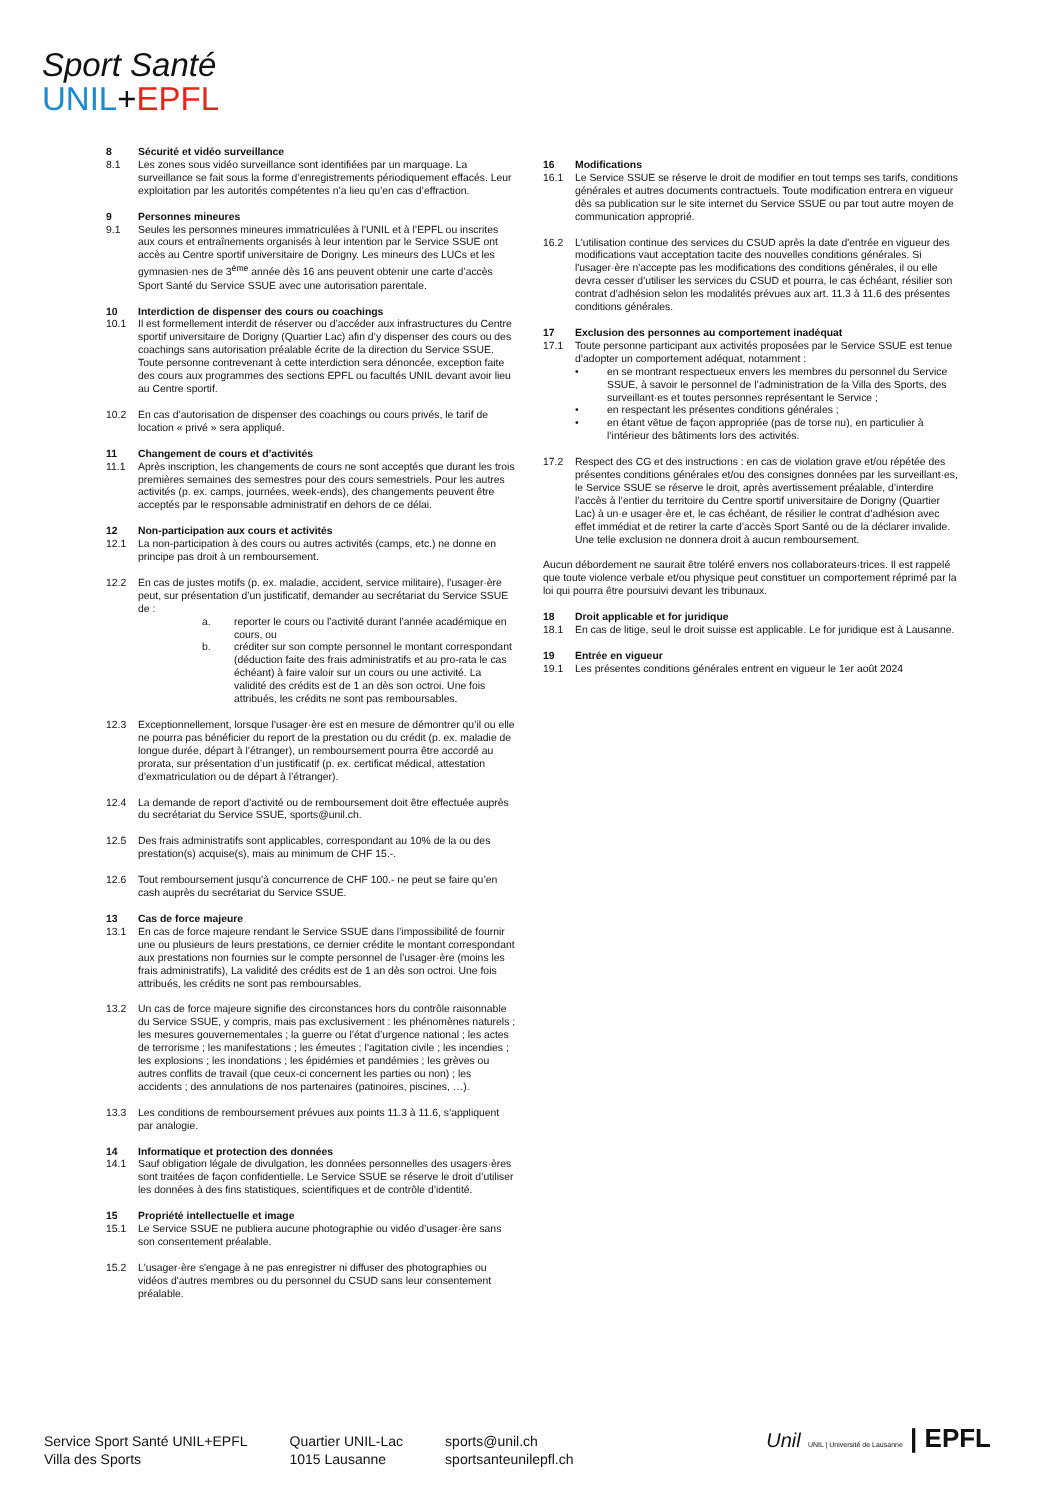Sport Santé
UNIL+EPFL
8 Sécurité et vidéo surveillance
8.1 Les zones sous vidéo surveillance sont identifiées par un marquage. La surveillance se fait sous la forme d’enregistrements périodiquement effacés. Leur exploitation par les autorités compétentes n’a lieu qu’en cas d’effraction.
9 Personnes mineures
9.1 Seules les personnes mineures immatriculées à l’UNIL et à l’EPFL ou inscrites aux cours et entraînements organisés à leur intention par le Service SSUE ont accès au Centre sportif universitaire de Dorigny. Les mineurs des LUCs et les gymnasien·nes de 3<sup>ème</sup> année dès 16 ans peuvent obtenir une carte d’accès Sport Santé du Service SSUE avec une autorisation parentale.
10 Interdiction de dispenser des cours ou coachings
10.1 Il est formellement interdit de réserver ou d’accéder aux infrastructures du Centre sportif universitaire de Dorigny (Quartier Lac) afin d’y dispenser des cours ou des coachings sans autorisation préalable écrite de la direction du Service SSUE. Toute personne contrevenant à cette interdiction sera dénoncée, exception faite des cours aux programmes des sections EPFL ou facultés UNIL devant avoir lieu au Centre sportif.
10.2 En cas d’autorisation de dispenser des coachings ou cours privés, le tarif de location « privé » sera appliqué.
11 Changement de cours et d’activités
11.1 Après inscription, les changements de cours ne sont acceptés que durant les trois premières semaines des semestres pour des cours semestriels. Pour les autres activités (p. ex. camps, journées, week-ends), des changements peuvent être acceptés par le responsable administratif en dehors de ce délai.
12 Non-participation aux cours et activités
12.1 La non-participation à des cours ou autres activités (camps, etc.) ne donne en principe pas droit à un remboursement.
12.2 En cas de justes motifs (p. ex. maladie, accident, service militaire), l’usager·ère peut, sur présentation d’un justificatif, demander au secrétariat du Service SSUE de :
a. reporter le cours ou l’activité durant l’année académique en cours, ou
b. créditer sur son compte personnel le montant correspondant (déduction faite des frais administratifs et au pro-rata le cas échéant) à faire valoir sur un cours ou une activité. La validité des crédits est de 1 an dès son octroi. Une fois attribués, les crédits ne sont pas remboursables.
12.3 Exceptionnellement, lorsque l’usager·ère est en mesure de démontrer qu’il ou elle ne pourra pas bénéficier du report de la prestation ou du crédit (p. ex. maladie de longue durée, départ à l’étranger), un remboursement pourra être accordé au prorata, sur présentation d’un justificatif (p. ex. certificat médical, attestation d’exmatriculation ou de départ à l’étranger).
12.4 La demande de report d’activité ou de remboursement doit être effectuée auprès du secrétariat du Service SSUE, sports@unil.ch.
12.5 Des frais administratifs sont applicables, correspondant au 10% de la ou des prestation(s) acquise(s), mais au minimum de CHF 15.-.
12.6 Tout remboursement jusqu’à concurrence de CHF 100.- ne peut se faire qu’en cash auprès du secrétariat du Service SSUE.
13 Cas de force majeure
13.1 En cas de force majeure rendant le Service SSUE dans l’impossibilité de fournir une ou plusieurs de leurs prestations, ce dernier crédite le montant correspondant aux prestations non fournies sur le compte personnel de l’usager·ère (moins les frais administratifs), La validité des crédits est de 1 an dès son octroi. Une fois attribués, les crédits ne sont pas remboursables.
13.2 Un cas de force majeure signifie des circonstances hors du contrôle raisonnable du Service SSUE, y compris, mais pas exclusivement : les phénomènes naturels ; les mesures gouvernementales ; la guerre ou l’état d’urgence national ; les actes de terrorisme ; les manifestations ; les émeutes ; l’agitation civile ; les incendies ; les explosions ; les inondations ; les épidémies et pandémies ; les grèves ou autres conflits de travail (que ceux-ci concernent les parties ou non) ; les accidents ; des annulations de nos partenaires (patinoires, piscines, …).
13.3 Les conditions de remboursement prévues aux points 11.3 à 11.6, s’appliquent par analogie.
14 Informatique et protection des données
14.1 Sauf obligation légale de divulgation, les données personnelles des usagers·ères sont traitées de façon confidentielle. Le Service SSUE se réserve le droit d’utiliser les données à des fins statistiques, scientifiques et de contrôle d’identité.
15 Propriété intellectuelle et image
15.1 Le Service SSUE ne publiera aucune photographie ou vidéo d’usager·ère sans son consentement préalable.
15.2 L'usager·ère s'engage à ne pas enregistrer ni diffuser des photographies ou vidéos d'autres membres ou du personnel du CSUD sans leur consentement préalable.
16 Modifications
16.1 Le Service SSUE se réserve le droit de modifier en tout temps ses tarifs, conditions générales et autres documents contractuels. Toute modification entrera en vigueur dès sa publication sur le site internet du Service SSUE ou par tout autre moyen de communication approprié.
16.2 L'utilisation continue des services du CSUD après la date d'entrée en vigueur des modifications vaut acceptation tacite des nouvelles conditions générales. Si l'usager·ère n'accepte pas les modifications des conditions générales, il ou elle devra cesser d'utiliser les services du CSUD et pourra, le cas échéant, résilier son contrat d’adhésion selon les modalités prévues aux art. 11.3 à 11.6 des présentes conditions générales.
17 Exclusion des personnes au comportement inadéquat
17.1 Toute personne participant aux activités proposées par le Service SSUE est tenue d’adopter un comportement adéquat, notamment :
• en se montrant respectueux envers les membres du personnel du Service SSUE, à savoir le personnel de l’administration de la Villa des Sports, des surveillant·es et toutes personnes représentant le Service ;
• en respectant les présentes conditions générales ;
• en étant vêtue de façon appropriée (pas de torse nu), en particulier à l’intérieur des bâtiments lors des activités.
17.2 Respect des CG et des instructions : en cas de violation grave et/ou répétée des présentes conditions générales et/ou des consignes données par les surveillant·es, le Service SSUE se réserve le droit, après avertissement préalable, d’interdire l’accès à l’entier du territoire du Centre sportif universitaire de Dorigny (Quartier Lac) à un·e usager·ère et, le cas échéant, de résilier le contrat d’adhésion avec effet immédiat et de retirer la carte d’accès Sport Santé ou de la déclarer invalide. Une telle exclusion ne donnera droit à aucun remboursement.
Aucun débordement ne saurait être toléré envers nos collaborateurs·trices. Il est rappelé que toute violence verbale et/ou physique peut constituer un comportement réprimé par la loi qui pourra être poursuivi devant les tribunaux.
18 Droit applicable et for juridique
18.1 En cas de litige, seul le droit suisse est applicable. Le for juridique est à Lausanne.
19 Entrée en vigueur
19.1 Les présentes conditions générales entrent en vigueur le 1er août 2024
Service Sport Santé UNIL+EPFL
Villa des Sports
Quartier UNIL-Lac
1015 Lausanne
sports@unil.ch
sportsanteunilepfl.ch
Unil UNIL | Université de Lausanne | EPFL